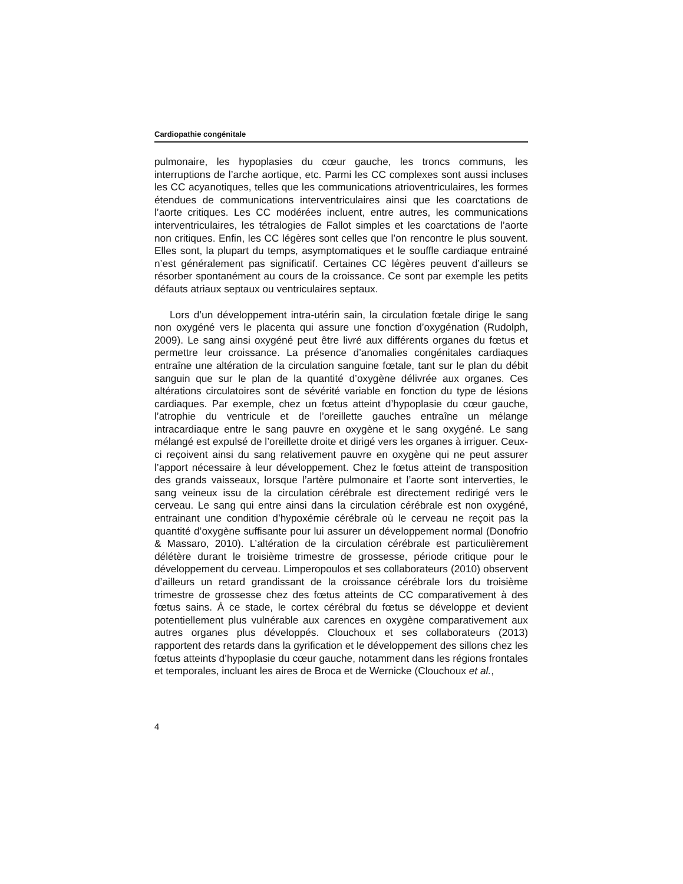Cardiopathie congénitale
pulmonaire, les hypoplasies du cœur gauche, les troncs communs, les interruptions de l’arche aortique, etc. Parmi les CC complexes sont aussi incluses les CC acyanotiques, telles que les communications atrioventriculaires, les formes étendues de communications interventriculaires ainsi que les coarctations de l’aorte critiques. Les CC modérées incluent, entre autres, les communications interventriculaires, les tétralogies de Fallot simples et les coarctations de l’aorte non critiques. Enfin, les CC légères sont celles que l’on rencontre le plus souvent. Elles sont, la plupart du temps, asymptomatiques et le souffle cardiaque entrainé n’est généralement pas significatif. Certaines CC légères peuvent d’ailleurs se résorber spontanément au cours de la croissance. Ce sont par exemple les petits défauts atriaux septaux ou ventriculaires septaux.
Lors d’un développement intra-utérin sain, la circulation fœtale dirige le sang non oxygéné vers le placenta qui assure une fonction d’oxygénation (Rudolph, 2009). Le sang ainsi oxygéné peut être livré aux différents organes du fœtus et permettre leur croissance. La présence d’anomalies congénitales cardiaques entraîne une altération de la circulation sanguine fœtale, tant sur le plan du débit sanguin que sur le plan de la quantité d’oxygène délivrée aux organes. Ces altérations circulatoires sont de sévérité variable en fonction du type de lésions cardiaques. Par exemple, chez un fœtus atteint d’hypoplasie du cœur gauche, l’atrophie du ventricule et de l’oreillette gauches entraîne un mélange intracardiaque entre le sang pauvre en oxygène et le sang oxygéné. Le sang mélangé est expulsé de l’oreillette droite et dirigé vers les organes à irriguer. Ceux-ci reçoivent ainsi du sang relativement pauvre en oxygène qui ne peut assurer l’apport nécessaire à leur développement. Chez le fœtus atteint de transposition des grands vaisseaux, lorsque l’artère pulmonaire et l’aorte sont interverties, le sang veineux issu de la circulation cérébrale est directement redirigé vers le cerveau. Le sang qui entre ainsi dans la circulation cérébrale est non oxygéné, entrainant une condition d’hypoxémie cérébrale où le cerveau ne reçoit pas la quantité d’oxygène suffisante pour lui assurer un développement normal (Donofrio & Massaro, 2010). L’altération de la circulation cérébrale est particulièrement délétère durant le troisième trimestre de grossesse, période critique pour le développement du cerveau. Limperopoulos et ses collaborateurs (2010) observent d’ailleurs un retard grandissant de la croissance cérébrale lors du troisième trimestre de grossesse chez des fœtus atteints de CC comparativement à des fœtus sains. À ce stade, le cortex cérébral du fœtus se développe et devient potentiellement plus vulnérable aux carences en oxygène comparativement aux autres organes plus développés. Clouchoux et ses collaborateurs (2013) rapportent des retards dans la gyrification et le développement des sillons chez les fœtus atteints d’hypoplasie du cœur gauche, notamment dans les régions frontales et temporales, incluant les aires de Broca et de Wernicke (Clouchoux et al.,
4